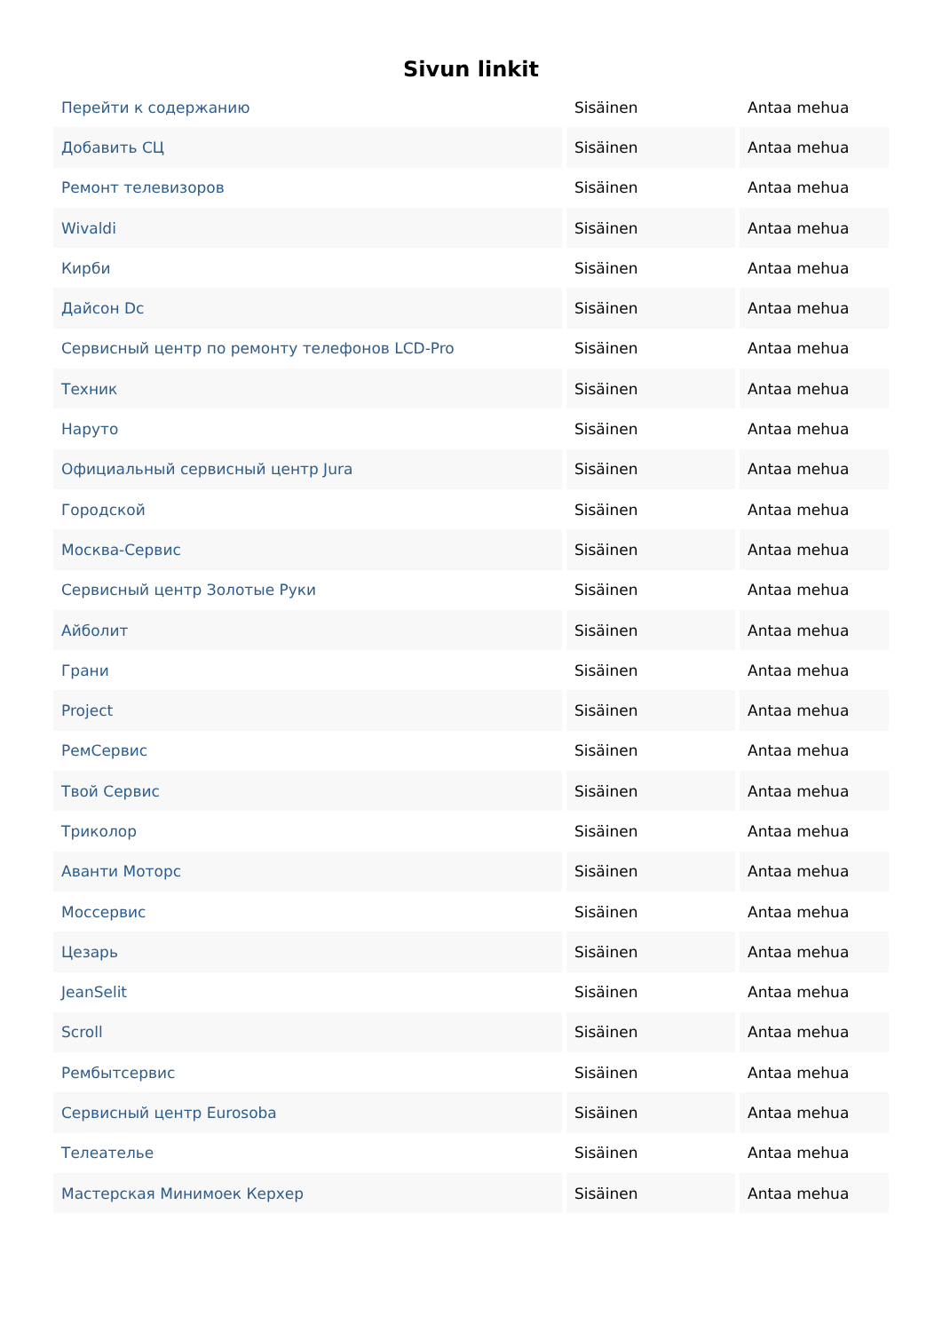Sivun linkit
| Перейти к содержанию | Sisäinen | Antaa mehua |
| Добавить СЦ | Sisäinen | Antaa mehua |
| Ремонт телевизоров | Sisäinen | Antaa mehua |
| Wivaldi | Sisäinen | Antaa mehua |
| Кирби | Sisäinen | Antaa mehua |
| Дайсон Dc | Sisäinen | Antaa mehua |
| Сервисный центр по ремонту телефонов LCD-Pro | Sisäinen | Antaa mehua |
| Техник | Sisäinen | Antaa mehua |
| Наруто | Sisäinen | Antaa mehua |
| Официальный сервисный центр Jura | Sisäinen | Antaa mehua |
| Городской | Sisäinen | Antaa mehua |
| Москва-Сервис | Sisäinen | Antaa mehua |
| Сервисный центр Золотые Руки | Sisäinen | Antaa mehua |
| Айболит | Sisäinen | Antaa mehua |
| Грани | Sisäinen | Antaa mehua |
| Project | Sisäinen | Antaa mehua |
| РемСервис | Sisäinen | Antaa mehua |
| Твой Сервис | Sisäinen | Antaa mehua |
| Триколор | Sisäinen | Antaa mehua |
| Аванти Моторс | Sisäinen | Antaa mehua |
| Моссервис | Sisäinen | Antaa mehua |
| Цезарь | Sisäinen | Antaa mehua |
| JeanSelit | Sisäinen | Antaa mehua |
| Scroll | Sisäinen | Antaa mehua |
| Рембытсервис | Sisäinen | Antaa mehua |
| Сервисный центр Eurosoba | Sisäinen | Antaa mehua |
| Телеателье | Sisäinen | Antaa mehua |
| Мастерская Минимоек Керхер | Sisäinen | Antaa mehua |